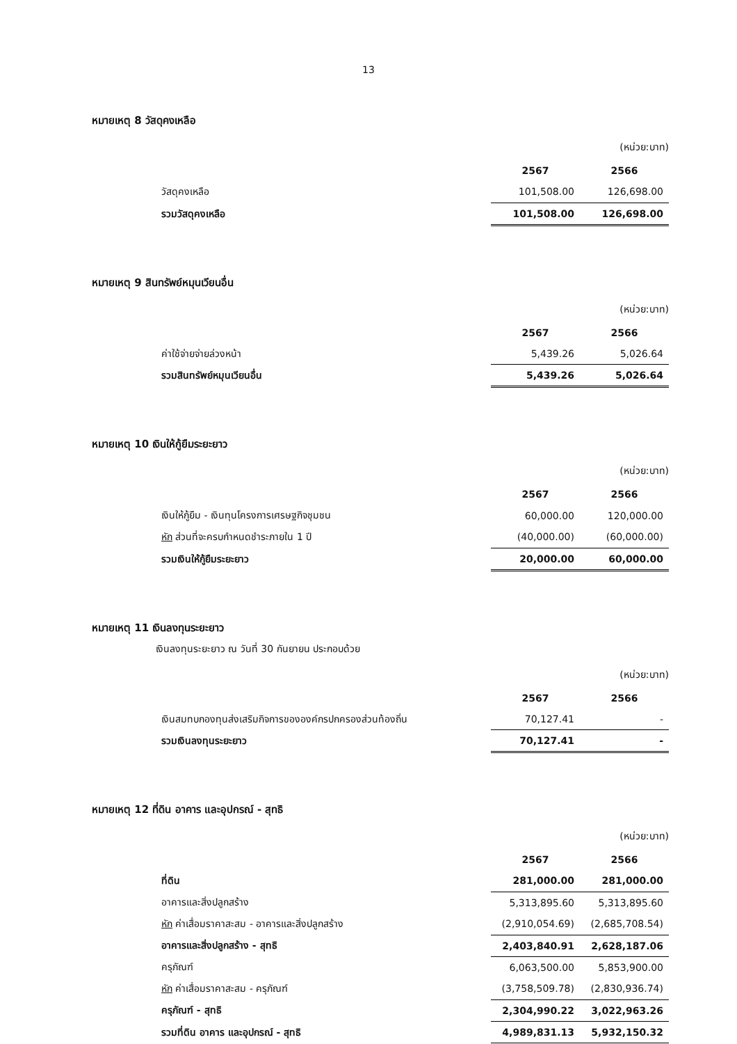13
หมายเหตุ 8 วัสดุคงเหลือ
(หน่วย:บาท)
| | 2567 | 2566 |
| วัสดุคงเหลือ | 101,508.00 | 126,698.00 |
| รวมวัสดุคงเหลือ | 101,508.00 | 126,698.00 |
หมายเหตุ 9 สินทรัพย์หมุนเวียนอื่น
(หน่วย:บาท)
| | 2567 | 2566 |
| ค่าใช้จ่ายจ่ายล่วงหน้า | 5,439.26 | 5,026.64 |
| รวมสินทรัพย์หมุนเวียนอื่น | 5,439.26 | 5,026.64 |
หมายเหตุ 10 เงินให้กู้ยืมระยะยาว
(หน่วย:บาท)
| | 2567 | 2566 |
| เงินให้กู้ยืม - เงินทุนโครงการเศรษฐกิจชุมชน | 60,000.00 | 120,000.00 |
| หัก ส่วนที่จะครบกำหนดชำระภายใน 1 ปี | (40,000.00) | (60,000.00) |
| รวมเงินให้กู้ยืมระยะยาว | 20,000.00 | 60,000.00 |
หมายเหตุ 11 เงินลงทุนระยะยาว
เงินลงทุนระยะยาว ณ วันที่ 30 กันยายน ประกอบด้วย
(หน่วย:บาท)
| | 2567 | 2566 |
| เงินสมทบกองทุนส่งเสริมกิจการขององค์กรปกครองส่วนท้องถิ่น | 70,127.41 | - |
| รวมเงินลงทุนระยะยาว | 70,127.41 | - |
หมายเหตุ 12 ที่ดิน อาคาร และอุปกรณ์ - สุทธิ
(หน่วย:บาท)
| | 2567 | 2566 |
| ที่ดิน | 281,000.00 | 281,000.00 |
| อาคารและสิ่งปลูกสร้าง | 5,313,895.60 | 5,313,895.60 |
| หัก ค่าเสื่อมราคาสะสม - อาคารและสิ่งปลูกสร้าง | (2,910,054.69) | (2,685,708.54) |
| อาคารและสิ่งปลูกสร้าง - สุทธิ | 2,403,840.91 | 2,628,187.06 |
| ครุภัณฑ์ | 6,063,500.00 | 5,853,900.00 |
| หัก ค่าเสื่อมราคาสะสม - ครุภัณฑ์ | (3,758,509.78) | (2,830,936.74) |
| ครุภัณฑ์ - สุทธิ | 2,304,990.22 | 3,022,963.26 |
| รวมที่ดิน อาคาร และอุปกรณ์ - สุทธิ | 4,989,831.13 | 5,932,150.32 |